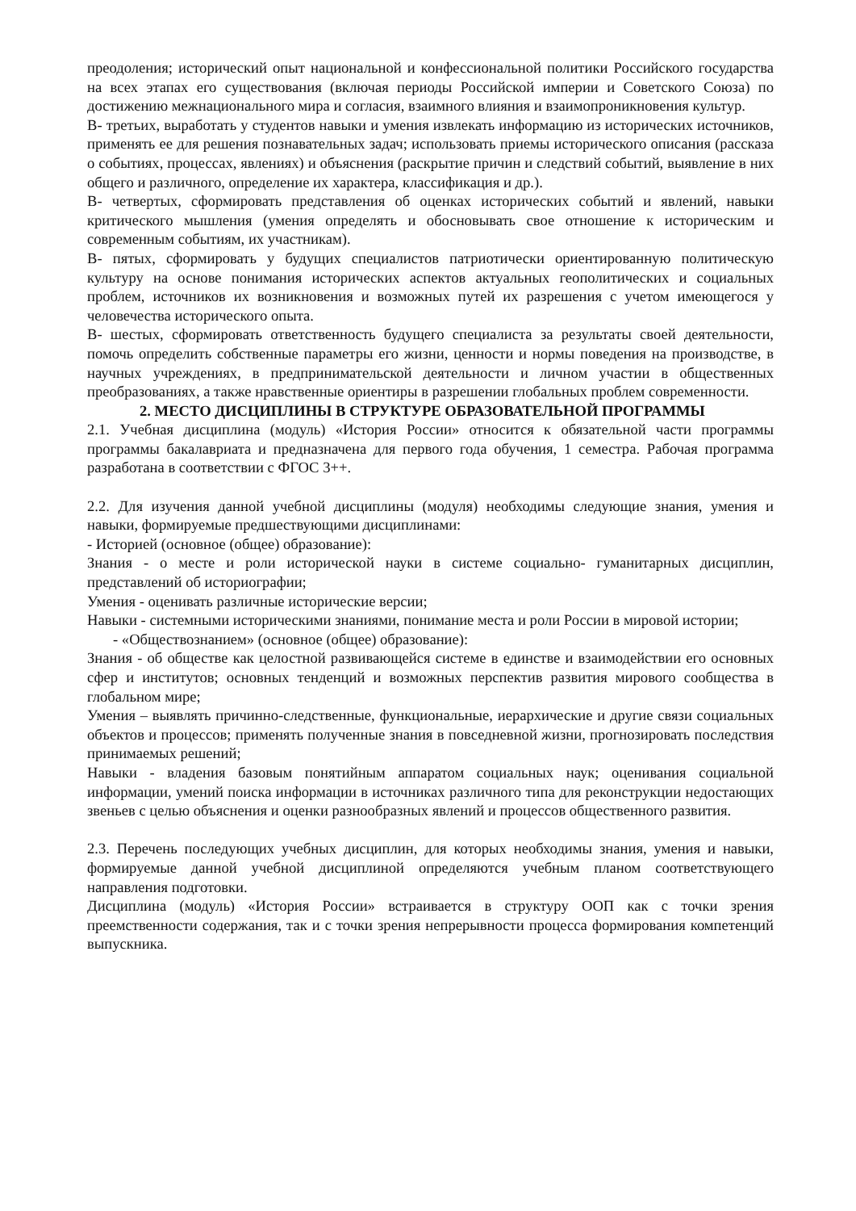преодоления; исторический опыт национальной и конфессиональной политики Российского государства на всех этапах его существования (включая периоды Российской империи и Советского Союза) по достижению межнационального мира и согласия, взаимного влияния и взаимопроникновения культур.
В- третьих, выработать у студентов навыки и умения извлекать информацию из исторических источников, применять ее для решения познавательных задач; использовать приемы исторического описания (рассказа о событиях, процессах, явлениях) и объяснения (раскрытие причин и следствий событий, выявление в них общего и различного, определение их характера, классификация и др.).
В- четвертых, сформировать представления об оценках исторических событий и явлений, навыки критического мышления (умения определять и обосновывать свое отношение к историческим и современным событиям, их участникам).
В- пятых, сформировать у будущих специалистов патриотически ориентированную политическую культуру на основе понимания исторических аспектов актуальных геополитических и социальных проблем, источников их возникновения и возможных путей их разрешения с учетом имеющегося у человечества исторического опыта.
В- шестых, сформировать ответственность будущего специалиста за результаты своей деятельности, помочь определить собственные параметры его жизни, ценности и нормы поведения на производстве, в научных учреждениях, в предпринимательской деятельности и личном участии в общественных преобразованиях, а также нравственные ориентиры в разрешении глобальных проблем современности.
2. МЕСТО ДИСЦИПЛИНЫ В СТРУКТУРЕ ОБРАЗОВАТЕЛЬНОЙ ПРОГРАММЫ
2.1. Учебная дисциплина (модуль) «История России» относится к обязательной части программы программы бакалавриата и предназначена для первого года обучения, 1 семестра. Рабочая программа разработана в соответствии с ФГОС 3++.
2.2. Для изучения данной учебной дисциплины (модуля) необходимы следующие знания, умения и навыки, формируемые предшествующими дисциплинами:
- Историей (основное (общее) образование):
Знания - о месте и роли исторической науки в системе социально- гуманитарных дисциплин, представлений об историографии;
Умения - оценивать различные исторические версии;
Навыки - системными историческими знаниями, понимание места и роли России в мировой истории;
- «Обществознанием» (основное (общее) образование):
Знания - об обществе как целостной развивающейся системе в единстве и взаимодействии его основных сфер и институтов; основных тенденций и возможных перспектив развития мирового сообщества в глобальном мире;
Умения – выявлять причинно-следственные, функциональные, иерархические и другие связи социальных объектов и процессов; применять полученные знания в повседневной жизни, прогнозировать последствия принимаемых решений;
Навыки - владения базовым понятийным аппаратом социальных наук; оценивания социальной информации, умений поиска информации в источниках различного типа для реконструкции недостающих звеньев с целью объяснения и оценки разнообразных явлений и процессов общественного развития.
2.3. Перечень последующих учебных дисциплин, для которых необходимы знания, умения и навыки, формируемые данной учебной дисциплиной определяются учебным планом соответствующего направления подготовки.
Дисциплина (модуль) «История России» встраивается в структуру ООП как с точки зрения преемственности содержания, так и с точки зрения непрерывности процесса формирования компетенций выпускника.